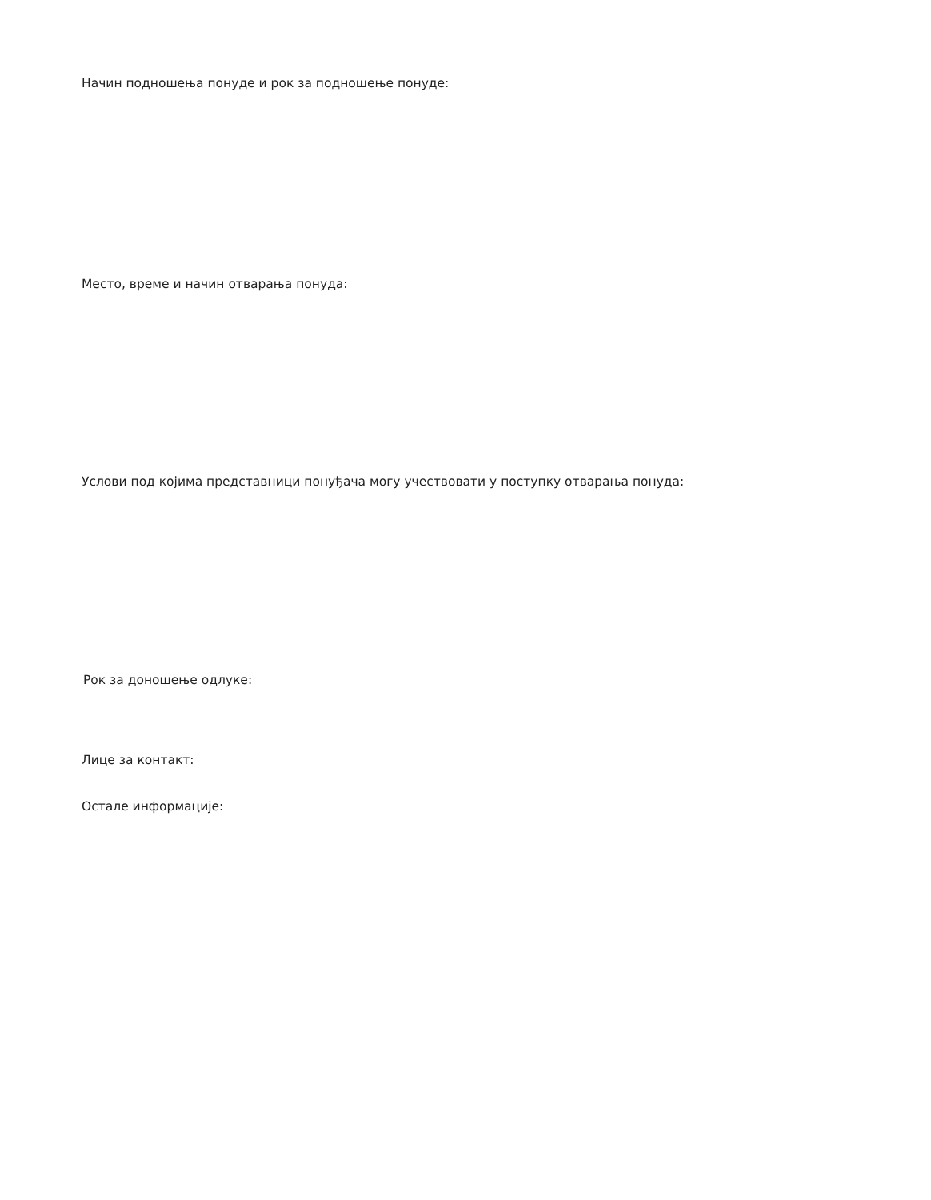Начин подношења понуде и рок за подношење понуде:
Место, време и начин отварања понуда:
Услови под којима представници понуђача могу учествовати у поступку отварања понуда:
Рок за доношење одлуке:
Лице за контакт:
Остале информације: